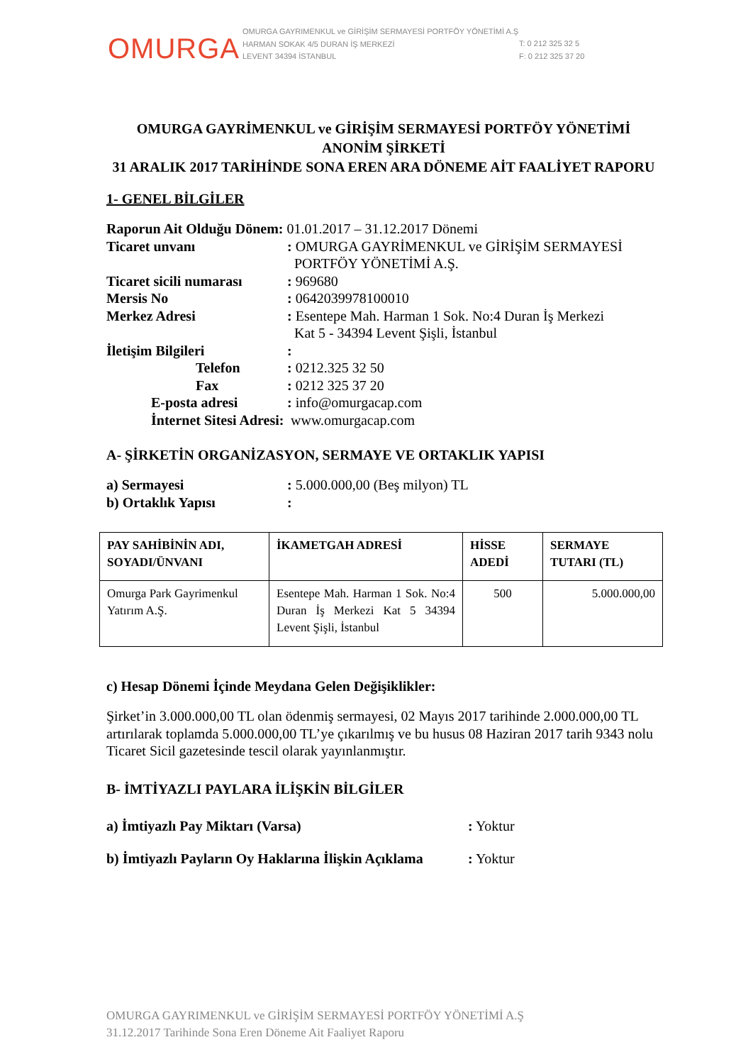OMURGA
OMURGA GAYRIMENKUL ve GİRİŞİM SERMAYESİ PORTFÖY YÖNETİMİ A.Ş
HARMAN SOKAK 4/5 DURAN İŞ MERKEZİ
LEVENT 34394 İSTANBUL
T: 0 212 325 32 5
F: 0 212 325 37 20
OMURGA GAYRİMENKUL ve GİRİŞİM SERMAYESİ PORTFÖY YÖNETİMİ ANONİM ŞİRKETİ
31 ARALIK 2017 TARİHİNDE SONA EREN ARA DÖNEME AİT FAALİYET RAPORU
1- GENEL BİLGİLER
Raporun Ait Olduğu Dönem: 01.01.2017 – 31.12.2017 Dönemi
Ticaret unvanı: OMURGA GAYRİMENKUL ve GİRİŞİM SERMAYESİ
PORTFÖY YÖNETİMİ A.Ş. Ticaret sicili numarası: 969680 Mersis No: 0642039978100010 Merkez Adresi: Esentepe Mah. Harman 1 Sok. No:4 Duran İş Merkezi
Kat 5 - 34394 Levent Şişli, İstanbul İletişim Bilgileri: Telefon: 0212.325 32 50 Fax: 0212 325 37 20 E-posta adresi: info@omurgacap.com İnternet Sitesi Adresi: www.omurgacap.com
A- ŞİRKETİN ORGANİZASYON, SERMAYE VE ORTAKLIK YAPISI
a) Sermayesi: 5.000.000,00 (Beş milyon) TL b) Ortaklık Yapısı:
| PAY SAHİBİNİN ADI, SOYADI/ÜNVANI | İKAMETGAH ADRESİ | HİSSE ADEDİ | SERMAYE TUTARI (TL) |
| --- | --- | --- | --- |
| Omurga Park Gayrimenkul Yatırım A.Ş. | Esentepe Mah. Harman 1 Sok. No:4 Duran İş Merkezi Kat 5 34394 Levent Şişli, İstanbul | 500 | 5.000.000,00 |
c) Hesap Dönemi İçinde Meydana Gelen Değişiklikler:
Şirket’in 3.000.000,00 TL olan ödenmiş sermayesi, 02 Mayıs 2017 tarihinde 2.000.000,00 TL artırılarak toplamda 5.000.000,00 TL’ye çıkarılmış ve bu husus 08 Haziran 2017 tarih 9343 nolu Ticaret Sicil gazetesinde tescil olarak yayınlanmıştır.
B- İMTİYAZLI PAYLARA İLİŞKİN BİLGİLER
a) İmtiyazlı Pay Miktarı (Varsa): Yoktur b) İmtiyazlı Payların Oy Haklarına İlişkin Açıklama: Yoktur
OMURGA GAYRIMENKUL ve GİRİŞİM SERMAYESİ PORTFÖY YÖNETİMİ A.Ş
31.12.2017 Tarihinde Sona Eren Döneme Ait Faaliyet Raporu